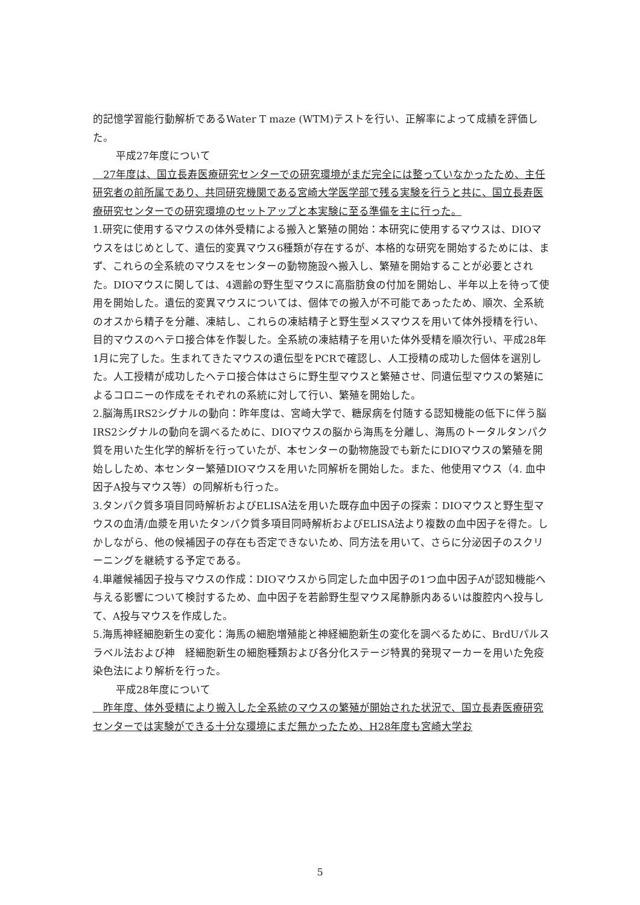的記憶学習能行動解析であるWater T maze (WTM)テストを行い、正解率によって成績を評価した。
平成27年度について
　27年度は、国立長寿医療研究センターでの研究環境がまだ完全には整っていなかったため、主任研究者の前所属であり、共同研究機関である宮崎大学医学部で残る実験を行うと共に、国立長寿医療研究センターでの研究環境のセットアップと本実験に至る準備を主に行った。
1.研究に使用するマウスの体外受精による搬入と繁殖の開始：本研究に使用するマウスは、DIOマウスをはじめとして、遺伝的変異マウス6種類が存在するが、本格的な研究を開始するためには、まず、これらの全系統のマウスをセンターの動物施設へ搬入し、繁殖を開始することが必要とされた。DIOマウスに関しては、4週齢の野生型マウスに高脂肪食の付加を開始し、半年以上を待って使用を開始した。遺伝的変異マウスについては、個体での搬入が不可能であったため、順次、全系統のオスから精子を分離、凍結し、これらの凍結精子と野生型メスマウスを用いて体外授精を行い、目的マウスのヘテロ接合体を作製した。全系統の凍結精子を用いた体外受精を順次行い、平成28年1月に完了した。生まれてきたマウスの遺伝型をPCRで確認し、人工授精の成功した個体を選別した。人工授精が成功したヘテロ接合体はさらに野生型マウスと繁殖させ、同遺伝型マウスの繁殖によるコロニーの作成をそれぞれの系統に対して行い、繁殖を開始した。
2.脳海馬IRS2シグナルの動向：昨年度は、宮崎大学で、糖尿病を付随する認知機能の低下に伴う脳IRS2シグナルの動向を調べるために、DIOマウスの脳から海馬を分離し、海馬のトータルタンパク質を用いた生化学的解析を行っていたが、本センターの動物施設でも新たにDIOマウスの繁殖を開始ししため、本センター繁殖DIOマウスを用いた同解析を開始した。また、他使用マウス（4. 血中因子A投与マウス等）の同解析も行った。
3.タンパク質多項目同時解析およびELISA法を用いた既存血中因子の探索：DIOマウスと野生型マウスの血清/血漿を用いたタンパク質多項目同時解析およびELISA法より複数の血中因子を得た。しかしながら、他の候補因子の存在も否定できないため、同方法を用いて、さらに分泌因子のスクリーニングを継続する予定である。
4.単離候補因子投与マウスの作成：DIOマウスから同定した血中因子の1つ血中因子Aが認知機能へ与える影響について検討するため、血中因子を若齢野生型マウス尾静脈内あるいは腹腔内へ投与して、A投与マウスを作成した。
5.海馬神経細胞新生の変化：海馬の細胞増殖能と神経細胞新生の変化を調べるために、BrdUパルスラベル法および神　経細胞新生の細胞種類および各分化ステージ特異的発現マーカーを用いた免疫染色法により解析を行った。
平成28年度について
　昨年度、体外受精により搬入した全系統のマウスの繁殖が開始された状況で、国立長寿医療研究センターでは実験ができる十分な環境にまだ無かったため、H28年度も宮崎大学お
5